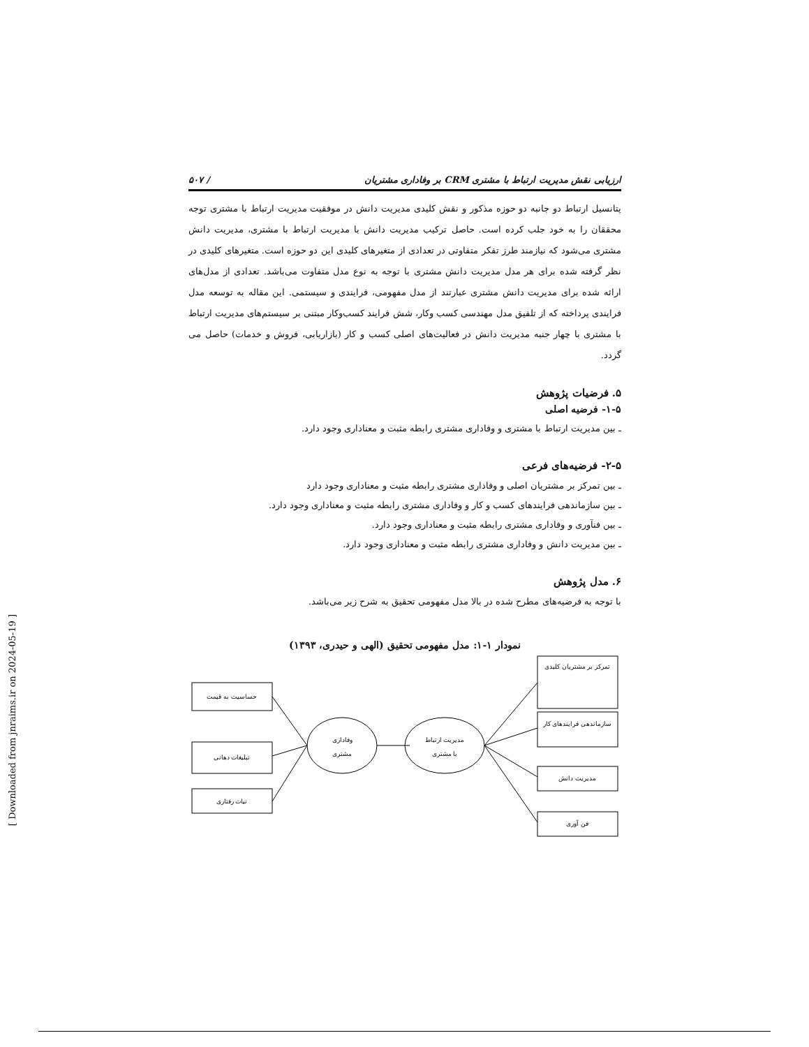[ Downloaded from jnraims.ir on 2024-05-19 ]
ارزیابی نقش مدیریت ارتباط با مشتری CRM بر وفاداری مشتریان / ۵۰۷
پتانسیل ارتباط دو جانبه دو حوزه مذکور و نقش کلیدی مدیریت دانش در موفقیت مدیریت ارتباط با مشتری توجه محققان را به خود جلب کرده است. حاصل ترکیب مدیریت دانش با مدیریت ارتباط با مشتری، مدیریت دانش مشتری می‌شود که نیازمند طرز تفکر متفاوتی در تعدادی از متغیرهای کلیدی این دو حوزه است. متغیرهای کلیدی در نظر گرفته شده برای هر مدل مدیریت دانش مشتری با توجه به نوع مدل متفاوت می‌باشد. تعدادی از مدل‌های ارائه شده برای مدیریت دانش مشتری عبارتند از مدل مفهومی، فرایندی و سیستمی. این مقاله به توسعه مدل فرایندی پرداخته که از تلفیق مدل مهندسی کسب وکار، شش فرایند کسب‌وکار مبتنی بر سیستم‌های مدیریت ارتباط با مشتری با چهار جنبه مدیریت دانش در فعالیت‌های اصلی کسب و کار (بازاریابی، فروش و خدمات) حاصل می گردد.
۵. فرضیات پژوهش
۱-۵- فرضیه اصلی
ـ بین مدیریت ارتباط با مشتری و وفاداری مشتری رابطه مثبت و معناداری وجود دارد.
۲-۵- فرضیه‌های فرعی
ـ بین تمرکز بر مشتریان اصلی و وفاداری مشتری رابطه مثبت و معناداری وجود دارد
ـ بین سازماندهی فرایندهای کسب و کار و وفاداری مشتری رابطه مثبت و معناداری وجود دارد.
ـ بین فنآوری و وفاداری مشتری رابطه مثبت و معناداری وجود دارد.
ـ بین مدیریت دانش و وفاداری مشتری رابطه مثبت و معناداری وجود دارد.
۶. مدل پژوهش
با توجه به فرضیه‌های مطرح شده در بالا مدل مفهومی تحقیق به شرح زیر می‌باشد.
نمودار ۱-۱: مدل مفهومی تحقیق (الهی و حیدری، ۱۳۹۳)
تمرکز بر مشتریان کلیدی
سازماندهی فرایندهای کار
مدیریت دانش
فن آوری
حساسیت به قیمت
تبلیغات دهانی
نیات رفتاری
مدیریت ارتباط
با مشتری
وفاداری
مشتری